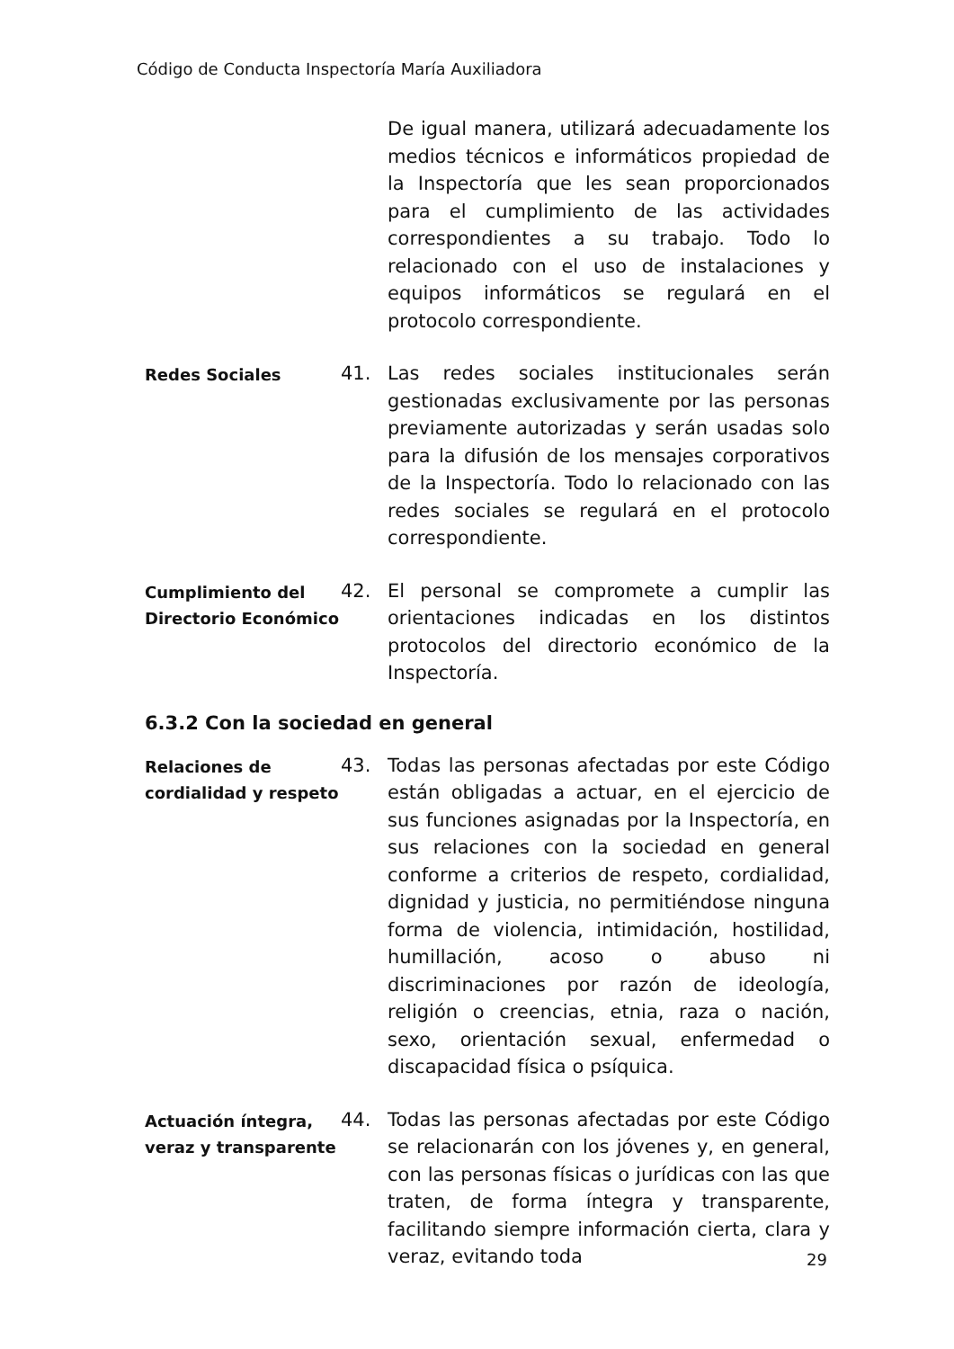Código de Conducta Inspectoría María Auxiliadora
De igual manera, utilizará adecuadamente los medios técnicos e informáticos propiedad de la Inspectoría que les sean proporcionados para el cumplimiento de las actividades correspondientes a su trabajo. Todo lo relacionado con el uso de instalaciones y equipos informáticos se regulará en el protocolo correspondiente.
Redes Sociales
41. Las redes sociales institucionales serán gestionadas exclusivamente por las personas previamente autorizadas y serán usadas solo para la difusión de los mensajes corporativos de la Inspectoría. Todo lo relacionado con las redes sociales se regulará en el protocolo correspondiente.
Cumplimiento del Directorio Económico
42. El personal se compromete a cumplir las orientaciones indicadas en los distintos protocolos del directorio económico de la Inspectoría.
6.3.2 Con la sociedad en general
Relaciones de cordialidad y respeto
43. Todas las personas afectadas por este Código están obligadas a actuar, en el ejercicio de sus funciones asignadas por la Inspectoría, en sus relaciones con la sociedad en general conforme a criterios de respeto, cordialidad, dignidad y justicia, no permitiéndose ninguna forma de violencia, intimidación, hostilidad, humillación, acoso o abuso ni discriminaciones por razón de ideología, religión o creencias, etnia, raza o nación, sexo, orientación sexual, enfermedad o discapacidad física o psíquica.
Actuación íntegra, veraz y transparente
44. Todas las personas afectadas por este Código se relacionarán con los jóvenes y, en general, con las personas físicas o jurídicas con las que traten, de forma íntegra y transparente, facilitando siempre información cierta, clara y veraz, evitando toda
29